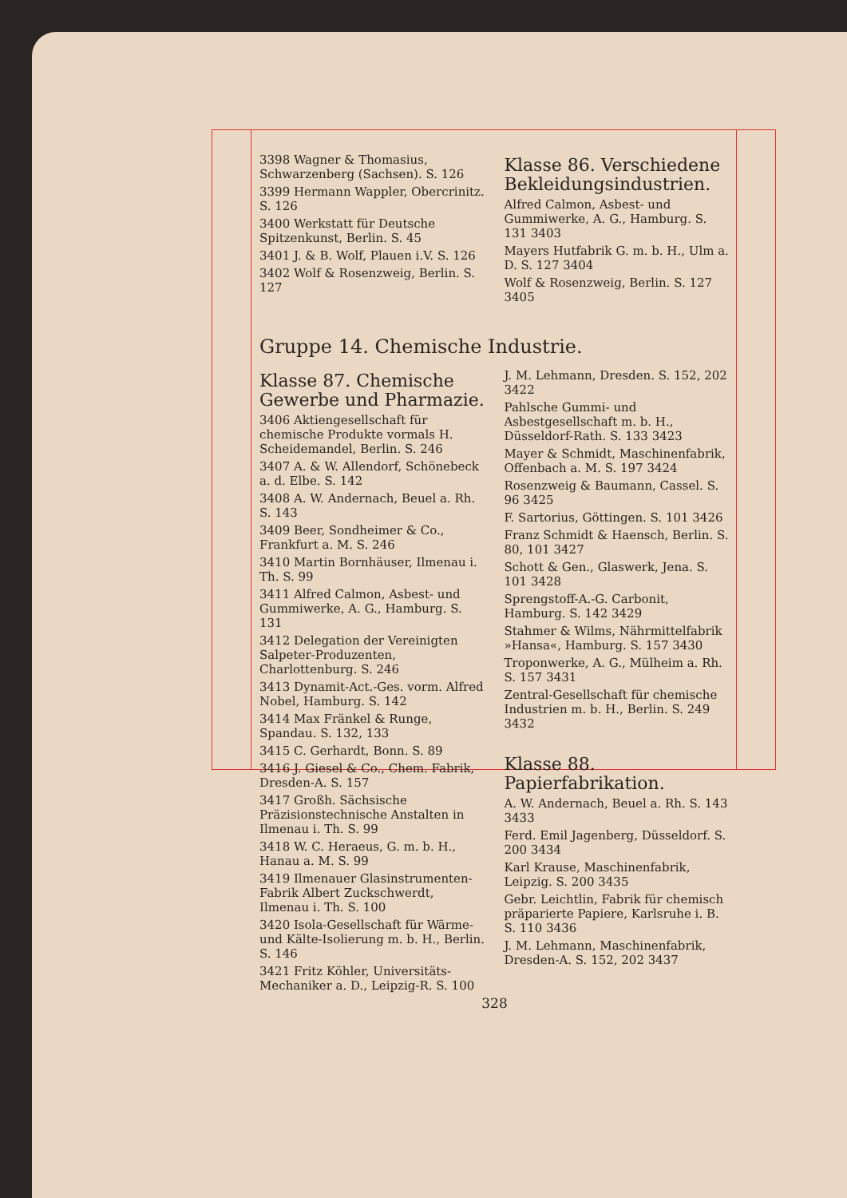3398 Wagner & Thomasius, Schwarzenberg (Sachsen). S. 126
3399 Hermann Wappler, Obercrinitz. S. 126
3400 Werkstatt für Deutsche Spitzenkunst, Berlin. S. 45
3401 J. & B. Wolf, Plauen i.V. S. 126
3402 Wolf & Rosenzweig, Berlin. S. 127
Klasse 86. Verschiedene Bekleidungsindustrien.
Alfred Calmon, Asbest- und Gummiwerke, A. G., Hamburg. S. 131 3403
Mayers Hutfabrik G. m. b. H., Ulm a. D. S. 127 3404
Wolf & Rosenzweig, Berlin. S. 127 3405
Gruppe 14. Chemische Industrie.
Klasse 87. Chemische Gewerbe und Pharmazie.
3406 Aktiengesellschaft für chemische Produkte vormals H. Scheidemandel, Berlin. S. 246
3407 A. & W. Allendorf, Schönebeck a. d. Elbe. S. 142
3408 A. W. Andernach, Beuel a. Rh. S. 143
3409 Beer, Sondheimer & Co., Frankfurt a. M. S. 246
3410 Martin Bornhäuser, Ilmenau i. Th. S. 99
3411 Alfred Calmon, Asbest- und Gummiwerke, A. G., Hamburg. S. 131
3412 Delegation der Vereinigten Salpeter-Produzenten, Charlottenburg. S. 246
3413 Dynamit-Act.-Ges. vorm. Alfred Nobel, Hamburg. S. 142
3414 Max Fränkel & Runge, Spandau. S. 132, 133
3415 C. Gerhardt, Bonn. S. 89
3416 J. Giesel & Co., Chem. Fabrik, Dresden-A. S. 157
3417 Großh. Sächsische Präzisionstechnische Anstalten in Ilmenau i. Th. S. 99
3418 W. C. Heraeus, G. m. b. H., Hanau a. M. S. 99
3419 Ilmenauer Glasinstrumenten-Fabrik Albert Zuckschwerdt, Ilmenau i. Th. S. 100
3420 Isola-Gesellschaft für Wärme- und Kälte-Isolierung m. b. H., Berlin. S. 146
3421 Fritz Köhler, Universitäts-Mechaniker a. D., Leipzig-R. S. 100
J. M. Lehmann, Dresden. S. 152, 202 3422
Pahlsche Gummi- und Asbestgesellschaft m. b. H., Düsseldorf-Rath. S. 133 3423
Mayer & Schmidt, Maschinenfabrik, Offenbach a. M. S. 197 3424
Rosenzweig & Baumann, Cassel. S. 96 3425
F. Sartorius, Göttingen. S. 101 3426
Franz Schmidt & Haensch, Berlin. S. 80, 101 3427
Schott & Gen., Glaswerk, Jena. S. 101 3428
Sprengstoff-A.-G. Carbonit, Hamburg. S. 142 3429
Stahmer & Wilms, Nährmittelfabrik »Hansa«, Hamburg. S. 157 3430
Troponwerke, A. G., Mülheim a. Rh. S. 157 3431
Zentral-Gesellschaft für chemische Industrien m. b. H., Berlin. S. 249 3432
Klasse 88. Papierfabrikation.
A. W. Andernach, Beuel a. Rh. S. 143 3433
Ferd. Emil Jagenberg, Düsseldorf. S. 200 3434
Karl Krause, Maschinenfabrik, Leipzig. S. 200 3435
Gebr. Leichtlin, Fabrik für chemisch präparierte Papiere, Karlsruhe i. B. S. 110 3436
J. M. Lehmann, Maschinenfabrik, Dresden-A. S. 152, 202 3437
328